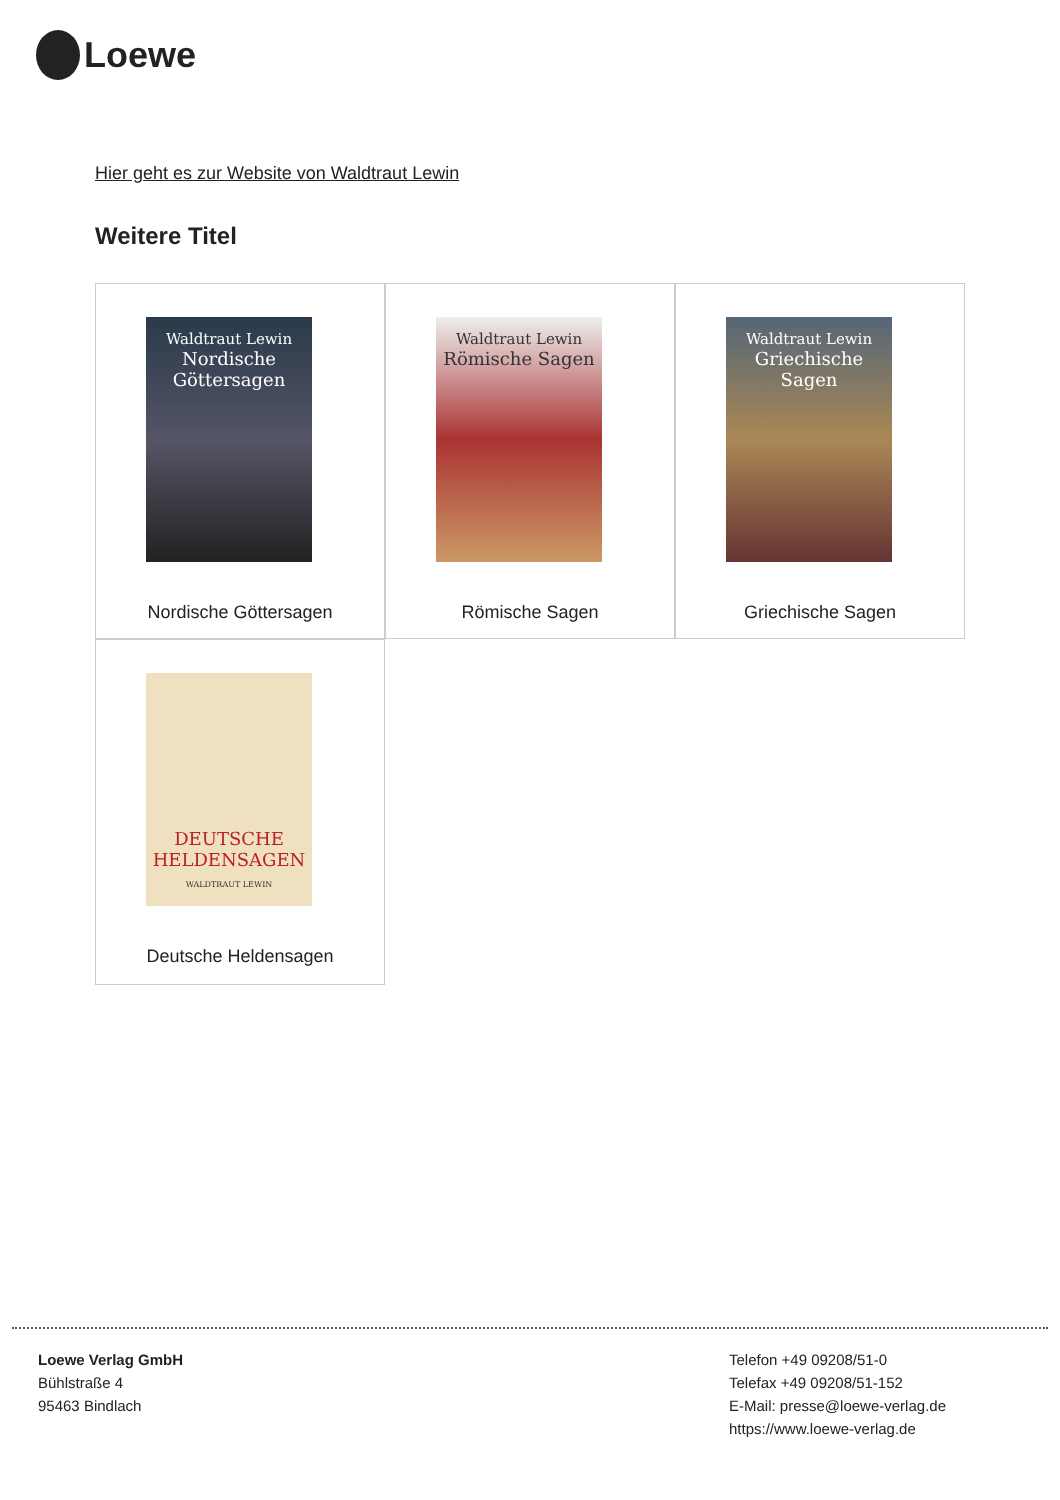Loewe
Hier geht es zur Website von Waldtraut Lewin
Weitere Titel
Waldtraut Lewin
Nordische Göttersagen
Nordische Göttersagen
Waldtraut Lewin
Römische Sagen
Römische Sagen
Waldtraut Lewin
Griechische Sagen
Griechische Sagen
DEUTSCHE HELDENSAGEN
WALDTRAUT LEWIN
Deutsche Heldensagen
Loewe Verlag GmbH
Bühlstraße 4
95463 Bindlach
Telefon +49 09208/51-0
Telefax +49 09208/51-152
E-Mail: presse@loewe-verlag.de
https://www.loewe-verlag.de